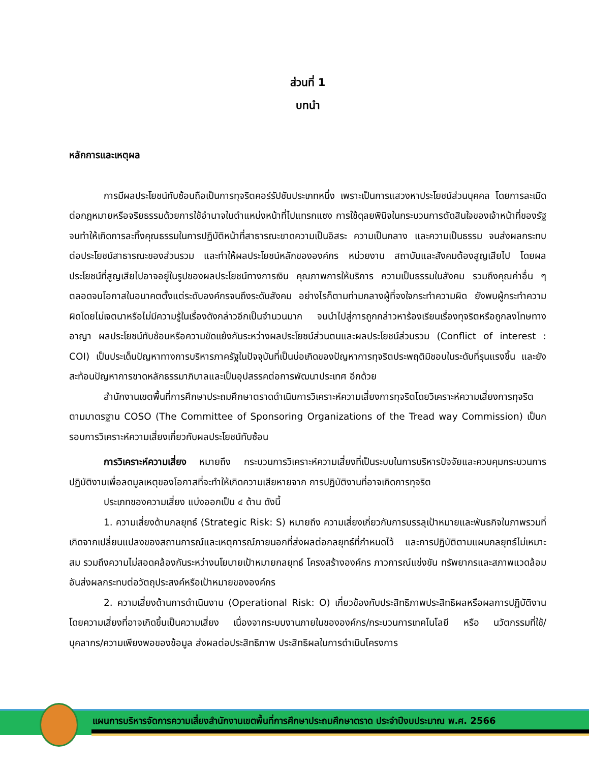ส่วนที่ 1
บทนำ
หลักการและเหตุผล
การมีผลประโยชน์ทับซ้อนถือเป็นการทุจริตคอร์รัปชันประเภทหนึ่ง เพราะเป็นการแสวงหาประโยชน์ส่วนบุคคล โดยการละเมิดต่อกฎหมายหรือจริยธรรมด้วยการใช้อำนาจในตำแหน่งหน้าที่ไปแทรกแซง การใช้ดุลยพินิจในกระบวนการตัดสินใจของเจ้าหน้าที่ของรัฐ จนทำให้เกิดการละทิ้งคุณธรรมในการปฏิบัติหน้าที่สาธารณะขาดความเป็นอิสระ ความเป็นกลาง และความเป็นธรรม จนส่งผลกระทบต่อประโยชน์สาธารณะของส่วนรวม และทำให้ผลประโยชน์หลักขององค์กร หน่วยงาน สถาบันและสังคมต้องสูญเสียไป โดยผลประโยชน์ที่สูญเสียไปอาจอยู่ในรูปของผลประโยชน์ทางการเงิน คุณภาพการให้บริการ ความเป็นธรรมในสังคม รวมถึงคุณค่าอื่น ๆ ตลอดจนโอกาสในอนาคตตั้งแต่ระดับองค์กรจนถึงระดับสังคม อย่างไรก็ตามท่ามกลางผู้ที่จงใจกระทำความผิด ยังพบผู้กระทำความผิดโดยไม่เจตนาหรือไม่มีความรู้ในเรื่องดังกล่าวอีกเป็นจำนวนมาก จนนำไปสู่การถูกกล่าวหาร้องเรียนเรื่องทุจริตหรือถูกลงโทษทางอาญา ผลประโยชน์ทับซ้อนหรือความขัดแย้งกันระหว่างผลประโยชน์ส่วนตนและผลประโยชน์ส่วนรวม (Conflict of interest : COI) เป็นประเด็นปัญหาทางการบริหารภาครัฐในปัจจุบันที่เป็นบ่อเกิดของปัญหาการทุจริตประพฤติมิชอบในระดับที่รุนแรงขึ้น และยังสะท้อนปัญหาการขาดหลักธรรมาภิบาลและเป็นอุปสรรคต่อการพัฒนาประเทศ อีกด้วย
สำนักงานเขตพื้นที่การศึกษาประถมศึกษาตราดดำเนินการวิเคราะห์ความเสี่ยงการทุจริตโดยวิเคราะห์ความเสี่ยงการทุจริตตามมาตรฐาน COSO (The Committee of Sponsoring Organizations of the Tread way Commission) เป็นกรอบการวิเคราะห์ความเสี่ยงเกี่ยวกับผลประโยชน์ทับซ้อน
การวิเคราะห์ความเสี่ยง หมายถึง กระบวนการวิเคราะห์ความเสี่ยงที่เป็นระบบในการบริหารปัจจัยและควบคุมกระบวนการปฏิบัติงานเพื่อลดมูลเหตุของโอกาสที่จะทำให้เกิดความเสียหายจาก การปฏิบัติงานที่อาจเกิดการทุจริต
ประเภทของความเสี่ยง แบ่งออกเป็น ๔ ด้าน ดังนี้
1. ความเสี่ยงด้านกลยุทธ์ (Strategic Risk: S) หมายถึง ความเสี่ยงเกี่ยวกับการบรรลุเป้าหมายและพันธกิจในภาพรวมที่ เกิดจากเปลี่ยนแปลงของสถานการณ์และเหตุการณ์ภายนอกที่ส่งผลต่อกลยุทธ์ที่กำหนดไว้ และการปฏิบัติตามแผนกลยุทธ์ไม่เหมาะสม รวมถึงความไม่สอดคล้องกันระหว่างนโยบายเป้าหมายกลยุทธ์ โครงสร้างองค์กร ภาวการณ์แข่งขัน ทรัพยากรและสภาพแวดล้อม อันส่งผลกระทบต่อวัตถุประสงค์หรือเป้าหมายขององค์กร
2. ความเสี่ยงด้านการดำเนินงาน (Operational Risk: O) เกี่ยวข้องกับประสิทธิภาพประสิทธิผลหรือผลการปฏิบัติงาน โดยความเสี่ยงที่อาจเกิดขึ้นเป็นความเสี่ยง เนื่องจากระบบงานภายในขององค์กร/กระบวนการเทคโนโลยี หรือ นวัตกรรมที่ใช้/บุคลากร/ความเพียงพอของข้อมูล ส่งผลต่อประสิทธิภาพ ประสิทธิผลในการดำเนินโครงการ
แผนการบริหารจัดการความเสี่ยงสำนักงานเขตพื้นที่การศึกษาประถมศึกษาตราด ประจำปีงบประมาณ พ.ศ. 2566